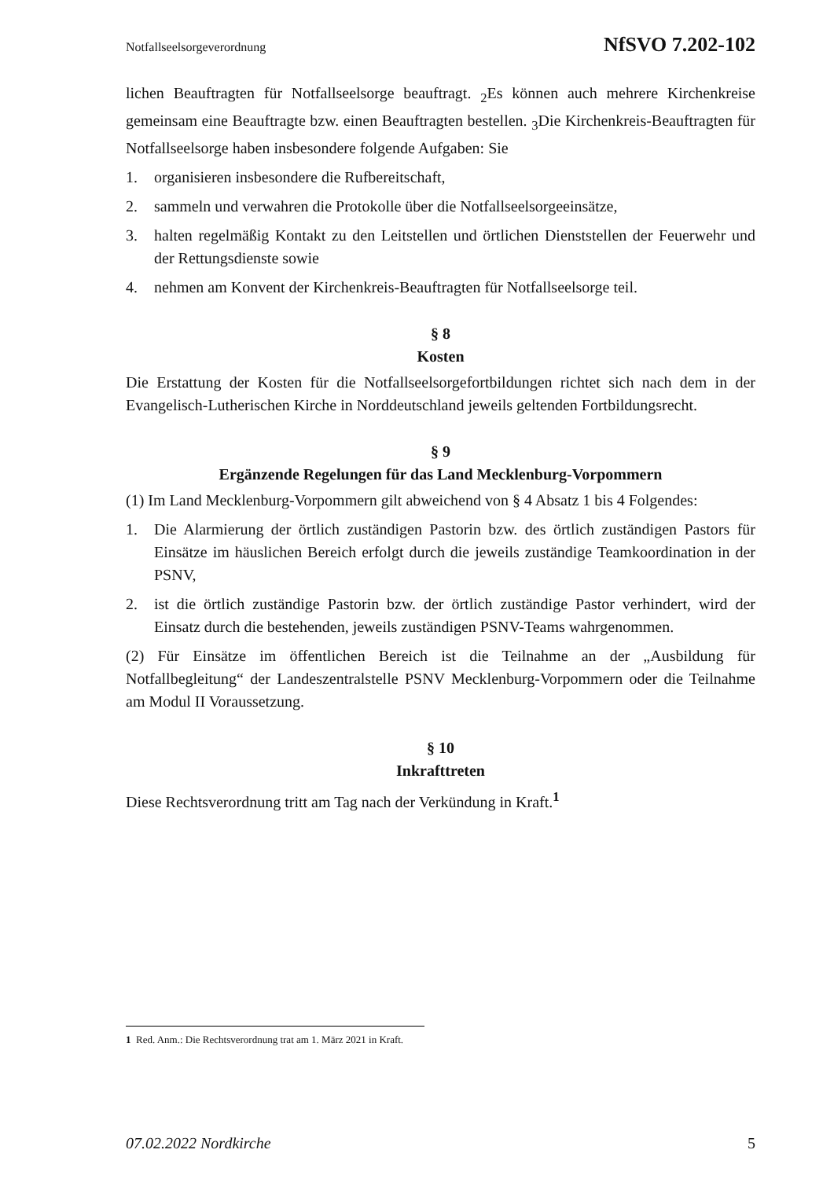Notfallseelsorgeverordnung NfSVO 7.202-102
lichen Beauftragten für Notfallseelsorge beauftragt. <sub>2</sub>Es können auch mehrere Kirchenkreise gemeinsam eine Beauftragte bzw. einen Beauftragten bestellen. <sub>3</sub>Die Kirchenkreis-Beauftragten für Notfallseelsorge haben insbesondere folgende Aufgaben: Sie
1. organisieren insbesondere die Rufbereitschaft,
2. sammeln und verwahren die Protokolle über die Notfallseelsorgeeinsätze,
3. halten regelmäßig Kontakt zu den Leitstellen und örtlichen Dienststellen der Feuerwehr und der Rettungsdienste sowie
4. nehmen am Konvent der Kirchenkreis-Beauftragten für Notfallseelsorge teil.
§ 8
Kosten
Die Erstattung der Kosten für die Notfallseelsorgefortbildungen richtet sich nach dem in der Evangelisch-Lutherischen Kirche in Norddeutschland jeweils geltenden Fortbildungsrecht.
§ 9
Ergänzende Regelungen für das Land Mecklenburg-Vorpommern
(1) Im Land Mecklenburg-Vorpommern gilt abweichend von § 4 Absatz 1 bis 4 Folgendes:
1. Die Alarmierung der örtlich zuständigen Pastorin bzw. des örtlich zuständigen Pastors für Einsätze im häuslichen Bereich erfolgt durch die jeweils zuständige Teamkoordination in der PSNV,
2. ist die örtlich zuständige Pastorin bzw. der örtlich zuständige Pastor verhindert, wird der Einsatz durch die bestehenden, jeweils zuständigen PSNV-Teams wahrgenommen.
(2) Für Einsätze im öffentlichen Bereich ist die Teilnahme an der „Ausbildung für Notfallbegleitung“ der Landeszentralstelle PSNV Mecklenburg-Vorpommern oder die Teilnahme am Modul II Voraussetzung.
§ 10
Inkrafttreten
Diese Rechtsverordnung tritt am Tag nach der Verkündung in Kraft.<sup>1</sup>
1 Red. Anm.: Die Rechtsverordnung trat am 1. März 2021 in Kraft.
07.02.2022 Nordkirche 5